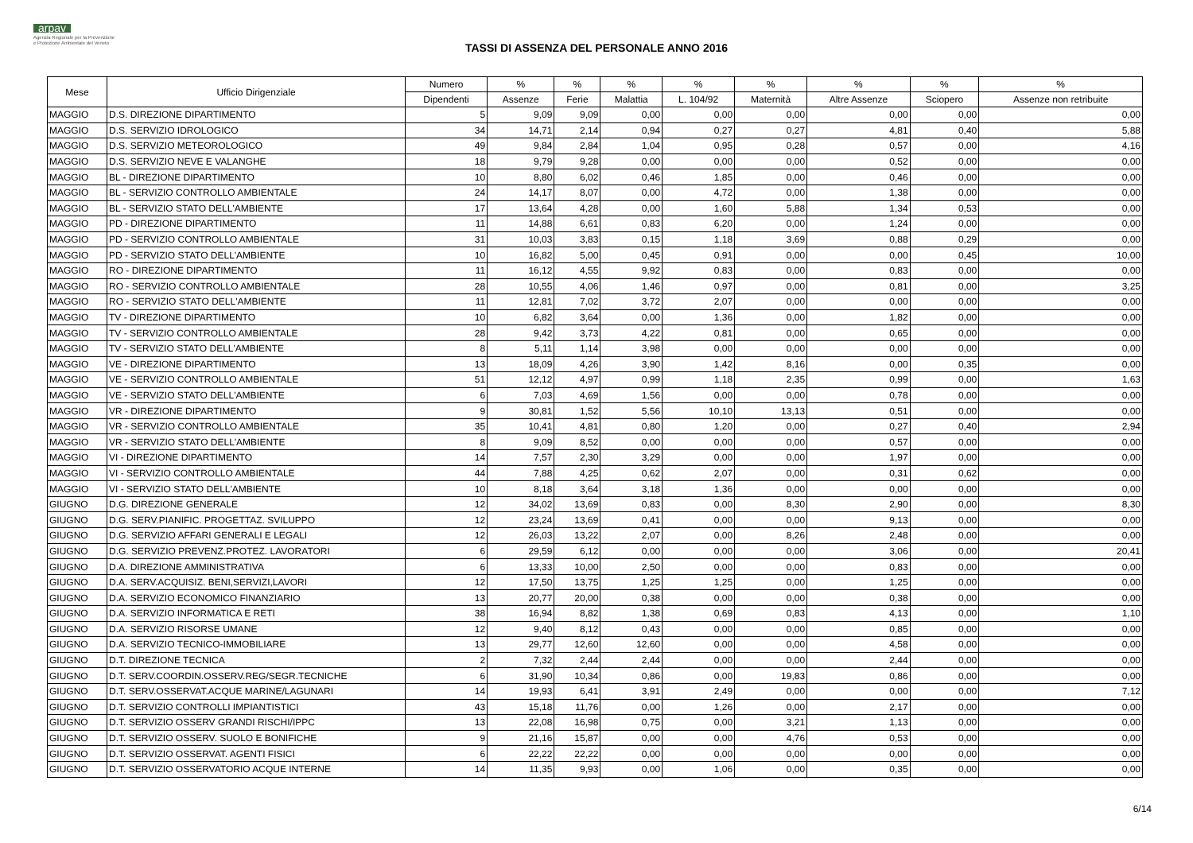arpav
Agenzia Regionale per la Prevenzione
e Protezione Ambientale del Veneto
TASSI DI ASSENZA DEL PERSONALE ANNO 2016
| Mese | Ufficio Dirigenziale | Numero | % | % | % | % | % | % | % | % |
| --- | --- | --- | --- | --- | --- | --- | --- | --- | --- | --- |
| | | Dipendenti | Assenze | Ferie | Malattia | L. 104/92 | Maternità | Altre Assenze | Sciopero | Assenze non retribuite |
| MAGGIO | D.S. DIREZIONE DIPARTIMENTO | 5 | 9,09 | 9,09 | 0,00 | 0,00 | 0,00 | 0,00 | 0,00 | 0,00 |
| MAGGIO | D.S. SERVIZIO IDROLOGICO | 34 | 14,71 | 2,14 | 0,94 | 0,27 | 0,27 | 4,81 | 0,40 | 5,88 |
| MAGGIO | D.S. SERVIZIO METEOROLOGICO | 49 | 9,84 | 2,84 | 1,04 | 0,95 | 0,28 | 0,57 | 0,00 | 4,16 |
| MAGGIO | D.S. SERVIZIO NEVE E VALANGHE | 18 | 9,79 | 9,28 | 0,00 | 0,00 | 0,00 | 0,52 | 0,00 | 0,00 |
| MAGGIO | BL - DIREZIONE DIPARTIMENTO | 10 | 8,80 | 6,02 | 0,46 | 1,85 | 0,00 | 0,46 | 0,00 | 0,00 |
| MAGGIO | BL - SERVIZIO CONTROLLO AMBIENTALE | 24 | 14,17 | 8,07 | 0,00 | 4,72 | 0,00 | 1,38 | 0,00 | 0,00 |
| MAGGIO | BL - SERVIZIO STATO DELL'AMBIENTE | 17 | 13,64 | 4,28 | 0,00 | 1,60 | 5,88 | 1,34 | 0,53 | 0,00 |
| MAGGIO | PD - DIREZIONE DIPARTIMENTO | 11 | 14,88 | 6,61 | 0,83 | 6,20 | 0,00 | 1,24 | 0,00 | 0,00 |
| MAGGIO | PD - SERVIZIO CONTROLLO AMBIENTALE | 31 | 10,03 | 3,83 | 0,15 | 1,18 | 3,69 | 0,88 | 0,29 | 0,00 |
| MAGGIO | PD - SERVIZIO STATO DELL'AMBIENTE | 10 | 16,82 | 5,00 | 0,45 | 0,91 | 0,00 | 0,00 | 0,45 | 10,00 |
| MAGGIO | RO - DIREZIONE DIPARTIMENTO | 11 | 16,12 | 4,55 | 9,92 | 0,83 | 0,00 | 0,83 | 0,00 | 0,00 |
| MAGGIO | RO - SERVIZIO CONTROLLO AMBIENTALE | 28 | 10,55 | 4,06 | 1,46 | 0,97 | 0,00 | 0,81 | 0,00 | 3,25 |
| MAGGIO | RO - SERVIZIO STATO DELL'AMBIENTE | 11 | 12,81 | 7,02 | 3,72 | 2,07 | 0,00 | 0,00 | 0,00 | 0,00 |
| MAGGIO | TV - DIREZIONE DIPARTIMENTO | 10 | 6,82 | 3,64 | 0,00 | 1,36 | 0,00 | 1,82 | 0,00 | 0,00 |
| MAGGIO | TV - SERVIZIO CONTROLLO AMBIENTALE | 28 | 9,42 | 3,73 | 4,22 | 0,81 | 0,00 | 0,65 | 0,00 | 0,00 |
| MAGGIO | TV - SERVIZIO STATO DELL'AMBIENTE | 8 | 5,11 | 1,14 | 3,98 | 0,00 | 0,00 | 0,00 | 0,00 | 0,00 |
| MAGGIO | VE - DIREZIONE DIPARTIMENTO | 13 | 18,09 | 4,26 | 3,90 | 1,42 | 8,16 | 0,00 | 0,35 | 0,00 |
| MAGGIO | VE - SERVIZIO CONTROLLO AMBIENTALE | 51 | 12,12 | 4,97 | 0,99 | 1,18 | 2,35 | 0,99 | 0,00 | 1,63 |
| MAGGIO | VE - SERVIZIO STATO DELL'AMBIENTE | 6 | 7,03 | 4,69 | 1,56 | 0,00 | 0,00 | 0,78 | 0,00 | 0,00 |
| MAGGIO | VR - DIREZIONE DIPARTIMENTO | 9 | 30,81 | 1,52 | 5,56 | 10,10 | 13,13 | 0,51 | 0,00 | 0,00 |
| MAGGIO | VR - SERVIZIO CONTROLLO AMBIENTALE | 35 | 10,41 | 4,81 | 0,80 | 1,20 | 0,00 | 0,27 | 0,40 | 2,94 |
| MAGGIO | VR - SERVIZIO STATO DELL'AMBIENTE | 8 | 9,09 | 8,52 | 0,00 | 0,00 | 0,00 | 0,57 | 0,00 | 0,00 |
| MAGGIO | VI - DIREZIONE DIPARTIMENTO | 14 | 7,57 | 2,30 | 3,29 | 0,00 | 0,00 | 1,97 | 0,00 | 0,00 |
| MAGGIO | VI - SERVIZIO CONTROLLO AMBIENTALE | 44 | 7,88 | 4,25 | 0,62 | 2,07 | 0,00 | 0,31 | 0,62 | 0,00 |
| MAGGIO | VI - SERVIZIO STATO DELL'AMBIENTE | 10 | 8,18 | 3,64 | 3,18 | 1,36 | 0,00 | 0,00 | 0,00 | 0,00 |
| GIUGNO | D.G. DIREZIONE GENERALE | 12 | 34,02 | 13,69 | 0,83 | 0,00 | 8,30 | 2,90 | 0,00 | 8,30 |
| GIUGNO | D.G. SERV.PIANIFIC. PROGETTAZ. SVILUPPO | 12 | 23,24 | 13,69 | 0,41 | 0,00 | 0,00 | 9,13 | 0,00 | 0,00 |
| GIUGNO | D.G. SERVIZIO AFFARI GENERALI E LEGALI | 12 | 26,03 | 13,22 | 2,07 | 0,00 | 8,26 | 2,48 | 0,00 | 0,00 |
| GIUGNO | D.G. SERVIZIO PREVENZ.PROTEZ. LAVORATORI | 6 | 29,59 | 6,12 | 0,00 | 0,00 | 0,00 | 3,06 | 0,00 | 20,41 |
| GIUGNO | D.A. DIREZIONE AMMINISTRATIVA | 6 | 13,33 | 10,00 | 2,50 | 0,00 | 0,00 | 0,83 | 0,00 | 0,00 |
| GIUGNO | D.A. SERV.ACQUISIZ. BENI,SERVIZI,LAVORI | 12 | 17,50 | 13,75 | 1,25 | 1,25 | 0,00 | 1,25 | 0,00 | 0,00 |
| GIUGNO | D.A. SERVIZIO ECONOMICO FINANZIARIO | 13 | 20,77 | 20,00 | 0,38 | 0,00 | 0,00 | 0,38 | 0,00 | 0,00 |
| GIUGNO | D.A. SERVIZIO INFORMATICA E RETI | 38 | 16,94 | 8,82 | 1,38 | 0,69 | 0,83 | 4,13 | 0,00 | 1,10 |
| GIUGNO | D.A. SERVIZIO RISORSE UMANE | 12 | 9,40 | 8,12 | 0,43 | 0,00 | 0,00 | 0,85 | 0,00 | 0,00 |
| GIUGNO | D.A. SERVIZIO TECNICO-IMMOBILIARE | 13 | 29,77 | 12,60 | 12,60 | 0,00 | 0,00 | 4,58 | 0,00 | 0,00 |
| GIUGNO | D.T. DIREZIONE TECNICA | 2 | 7,32 | 2,44 | 2,44 | 0,00 | 0,00 | 2,44 | 0,00 | 0,00 |
| GIUGNO | D.T. SERV.COORDIN.OSSERV.REG/SEGR.TECNICHE | 6 | 31,90 | 10,34 | 0,86 | 0,00 | 19,83 | 0,86 | 0,00 | 0,00 |
| GIUGNO | D.T. SERV.OSSERVAT.ACQUE MARINE/LAGUNARI | 14 | 19,93 | 6,41 | 3,91 | 2,49 | 0,00 | 0,00 | 0,00 | 7,12 |
| GIUGNO | D.T. SERVIZIO CONTROLLI IMPIANTISTICI | 43 | 15,18 | 11,76 | 0,00 | 1,26 | 0,00 | 2,17 | 0,00 | 0,00 |
| GIUGNO | D.T. SERVIZIO OSSERV GRANDI RISCHI/IPPC | 13 | 22,08 | 16,98 | 0,75 | 0,00 | 3,21 | 1,13 | 0,00 | 0,00 |
| GIUGNO | D.T. SERVIZIO OSSERV. SUOLO E BONIFICHE | 9 | 21,16 | 15,87 | 0,00 | 0,00 | 4,76 | 0,53 | 0,00 | 0,00 |
| GIUGNO | D.T. SERVIZIO OSSERVAT. AGENTI FISICI | 6 | 22,22 | 22,22 | 0,00 | 0,00 | 0,00 | 0,00 | 0,00 | 0,00 |
| GIUGNO | D.T. SERVIZIO OSSERVATORIO ACQUE INTERNE | 14 | 11,35 | 9,93 | 0,00 | 1,06 | 0,00 | 0,35 | 0,00 | 0,00 |
6/14